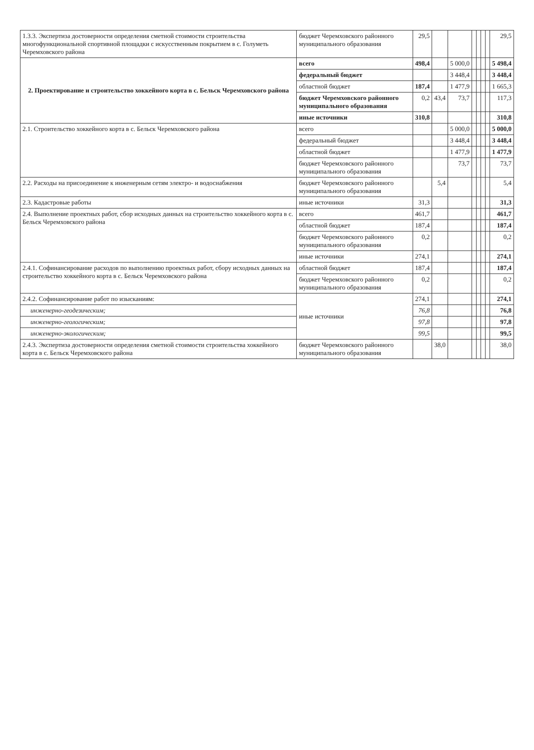| 1.3.3. Экспертиза достоверности определения сметной стоимости строительства многофункциональной спортивной площадки с искусственным покрытием в с. Голуметь Черемховского района | бюджет Черемховского районного муниципального образования | 29,5 | | | | | | | 29,5 |
| 2. Проектирование и строительство хоккейного корта в с. Бельск Черемховского района | всего | 498,4 | | 5 000,0 | | | | | 5 498,4 |
| | федеральный бюджет | | | 3 448,4 | | | | | 3 448,4 |
| | областной бюджет | 187,4 | | 1 477,9 | | | | | 1 665,3 |
| | бюджет Черемховского районного муниципального образования | 0,2 | 43,4 | 73,7 | | | | | 117,3 |
| | иные источники | 310,8 | | | | | | | 310,8 |
| 2.1. Строительство хоккейного корта в с. Бельск Черемховского района | всего | | | 5 000,0 | | | | | 5 000,0 |
| | федеральный бюджет | | | 3 448,4 | | | | | 3 448,4 |
| | областной бюджет | | | 1 477,9 | | | | | 1 477,9 |
| | бюджет Черемховского районного муниципального образования | | | 73,7 | | | | | 73,7 |
| 2.2. Расходы на присоединение к инженерным сетям электро- и водоснабжения | бюджет Черемховского районного муниципального образования | | 5,4 | | | | | | 5,4 |
| 2.3. Кадастровые работы | иные источники | 31,3 | | | | | | | 31,3 |
| 2.4. Выполнение проектных работ, сбор исходных данных на строительство хоккейного корта в с. Бельск Черемховского района | всего | 461,7 | | | | | | | 461,7 |
| | областной бюджет | 187,4 | | | | | | | 187,4 |
| | бюджет Черемховского районного муниципального образования | 0,2 | | | | | | | 0,2 |
| | иные источники | 274,1 | | | | | | | 274,1 |
| 2.4.1. Софинансирование расходов по выполнению проектных работ, сбору исходных данных на строительство хоккейного корта в с. Бельск Черемховского района | областной бюджет | 187,4 | | | | | | | 187,4 |
| | бюджет Черемховского районного муниципального образования | 0,2 | | | | | | | 0,2 |
| 2.4.2. Софинансирование работ по изысканиям: | иные источники | 274,1 | | | | | | | 274,1 |
| инженерно-геодезическим; | | 76,8 | | | | | | | 76,8 |
| инженерно-геологическим; | | 97,8 | | | | | | | 97,8 |
| инженерно-экологическим; | | 99,5 | | | | | | | 99,5 |
| 2.4.3. Экспертиза достоверности определения сметной стоимости строительства хоккейного корта в с. Бельск Черемховского района | бюджет Черемховского районного муниципального образования | | 38,0 | | | | | | 38,0 |